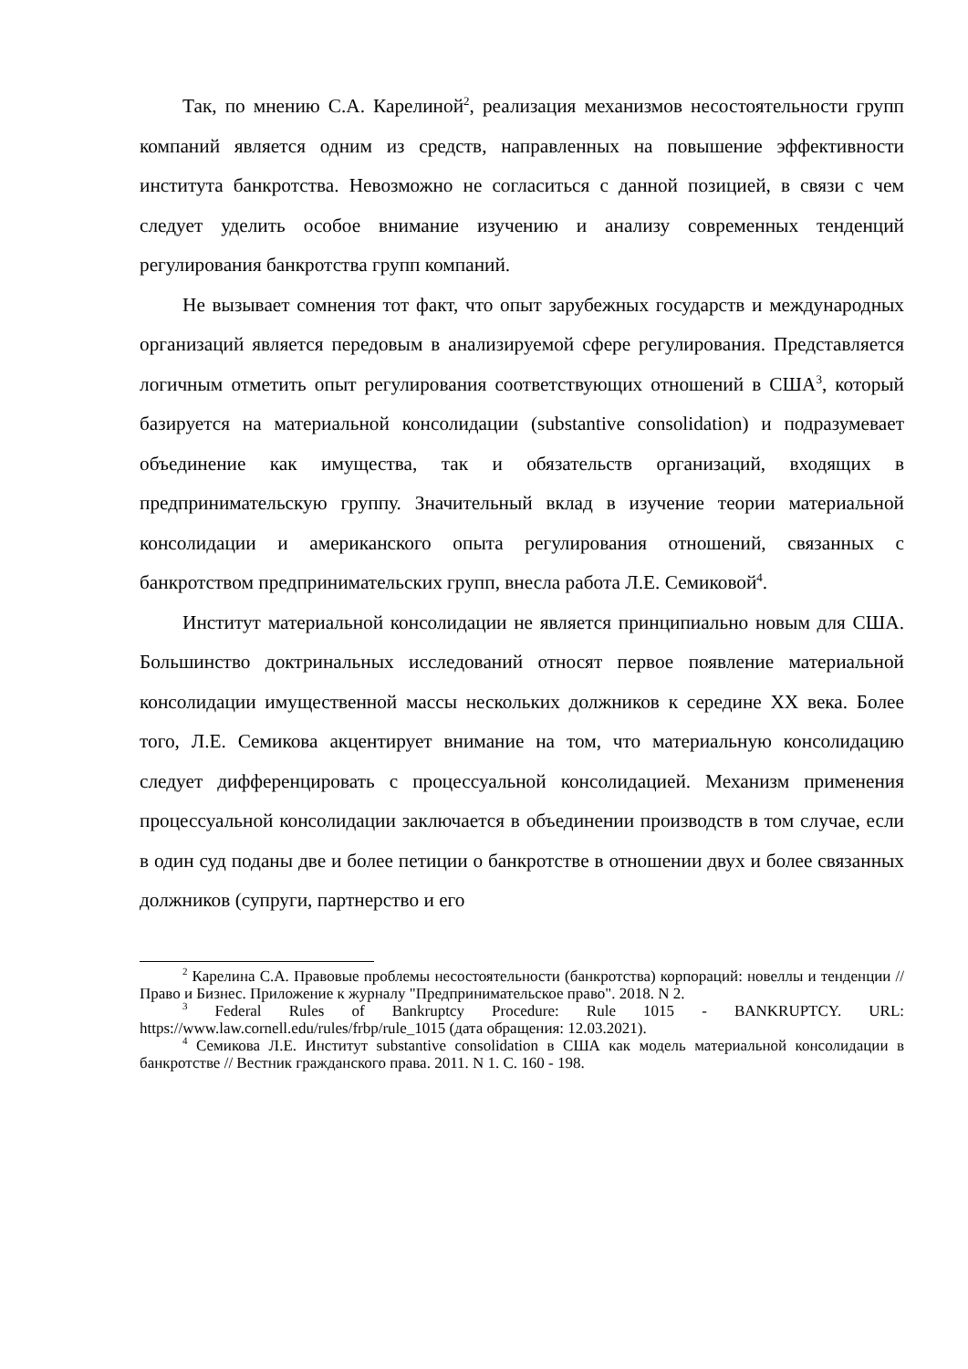Так, по мнению С.А. Карелиной<sup>2</sup>, реализация механизмов несостоятельности групп компаний является одним из средств, направленных на повышение эффективности института банкротства. Невозможно не согласиться с данной позицией, в связи с чем следует уделить особое внимание изучению и анализу современных тенденций регулирования банкротства групп компаний.
Не вызывает сомнения тот факт, что опыт зарубежных государств и международных организаций является передовым в анализируемой сфере регулирования. Представляется логичным отметить опыт регулирования соответствующих отношений в США<sup>3</sup>, который базируется на материальной консолидации (substantive consolidation) и подразумевает объединение как имущества, так и обязательств организаций, входящих в предпринимательскую группу. Значительный вклад в изучение теории материальной консолидации и американского опыта регулирования отношений, связанных с банкротством предпринимательских групп, внесла работа Л.Е. Семиковой<sup>4</sup>.
Институт материальной консолидации не является принципиально новым для США. Большинство доктринальных исследований относят первое появление материальной консолидации имущественной массы нескольких должников к середине XX века. Более того, Л.Е. Семикова акцентирует внимание на том, что материальную консолидацию следует дифференцировать с процессуальной консолидацией. Механизм применения процессуальной консолидации заключается в объединении производств в том случае, если в один суд поданы две и более петиции о банкротстве в отношении двух и более связанных должников (супруги, партнерство и его
<sup>2</sup> Карелина С.А. Правовые проблемы несостоятельности (банкротства) корпораций: новеллы и тенденции // Право и Бизнес. Приложение к журналу "Предпринимательское право". 2018. N 2.
<sup>3</sup> Federal Rules of Bankruptcy Procedure: Rule 1015 - BANKRUPTCY. URL: https://www.law.cornell.edu/rules/frbp/rule_1015 (дата обращения: 12.03.2021).
<sup>4</sup> Семикова Л.Е. Институт substantive consolidation в США как модель материальной консолидации в банкротстве // Вестник гражданского права. 2011. N 1. С. 160 - 198.